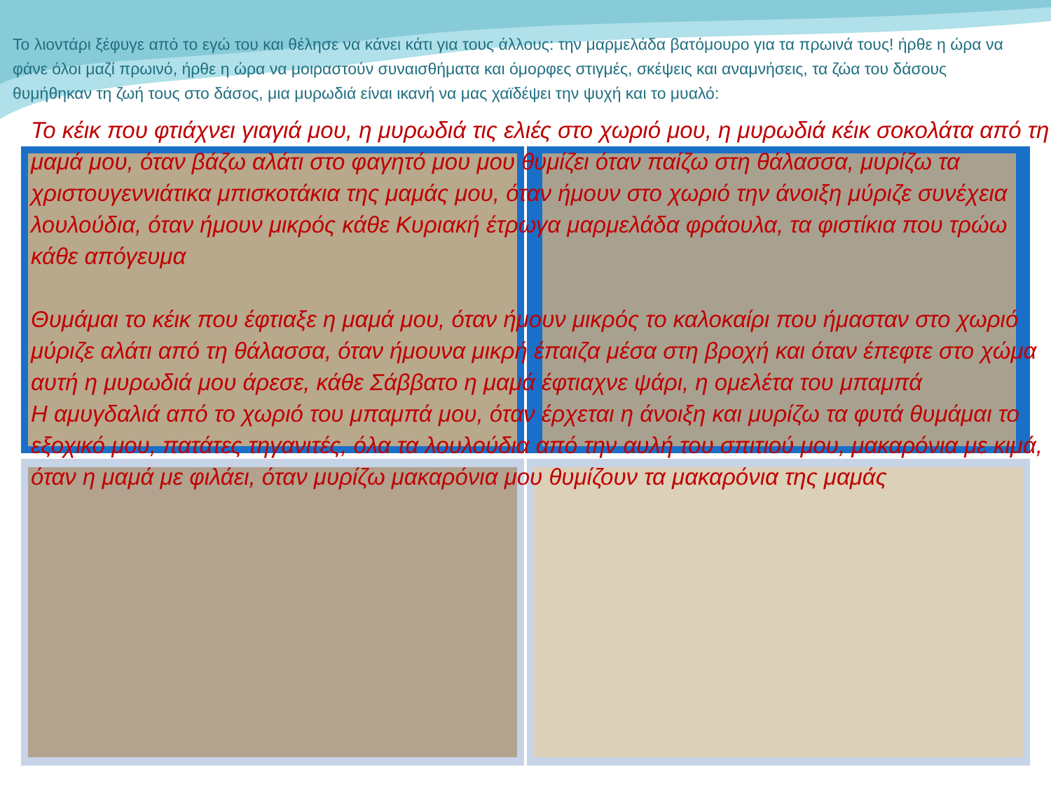Το λιοντάρι ξέφυγε από το εγώ του και θέλησε να κάνει κάτι για τους άλλους: την μαρμελάδα βατόμουρο για τα πρωινά τους! ήρθε η ώρα να φάνε όλοι μαζί πρωινό, ήρθε η ώρα να μοιραστούν συναισθήματα και όμορφες στιγμές, σκέψεις και αναμνήσεις, τα ζώα του δάσους θυμήθηκαν τη ζωή τους στο δάσος, μια μυρωδιά είναι ικανή να μας χαϊδέψει την ψυχή και το μυαλό:
Το κέικ που φτιάχνει γιαγιά μου, η μυρωδιά τις ελιές στο χωριό μου, η μυρωδιά κέικ σοκολάτα από τη μαμά μου, όταν βάζω αλάτι στο φαγητό μου μου θυμίζει όταν παίζω στη θάλασσα, μυρίζω τα χριστουγεννιάτικα μπισκοτάκια της μαμάς μου, όταν ήμουν στο χωριό την άνοιξη μύριζε συνέχεια λουλούδια, όταν ήμουν μικρός κάθε Κυριακή έτρωγα μαρμελάδα φράουλα, τα φιστίκια που τρώω κάθε απόγευμα
Θυμάμαι το κέικ που έφτιαξε η μαμά μου, όταν ήμουν μικρός το καλοκαίρι που ήμασταν στο χωριό μύριζε αλάτι από τη θάλασσα, όταν ήμουνα μικρή έπαιζα μέσα στη βροχή και όταν έπεφτε στο χώμα αυτή η μυρωδιά μου άρεσε, κάθε Σάββατο η μαμά έφτιαχνε ψάρι, η ομελέτα του μπαμπά
Η αμυγδαλιά από το χωριό του μπαμπά μου, όταν έρχεται η άνοιξη και μυρίζω τα φυτά θυμάμαι το εξοχικό μου, πατάτες τηγανιτές, όλα τα λουλούδια από την αυλή του σπιτιού μου, μακαρόνια με κιμά,
όταν η μαμά με φιλάει, όταν μυρίζω μακαρόνια μου θυμίζουν τα μακαρόνια της μαμάς